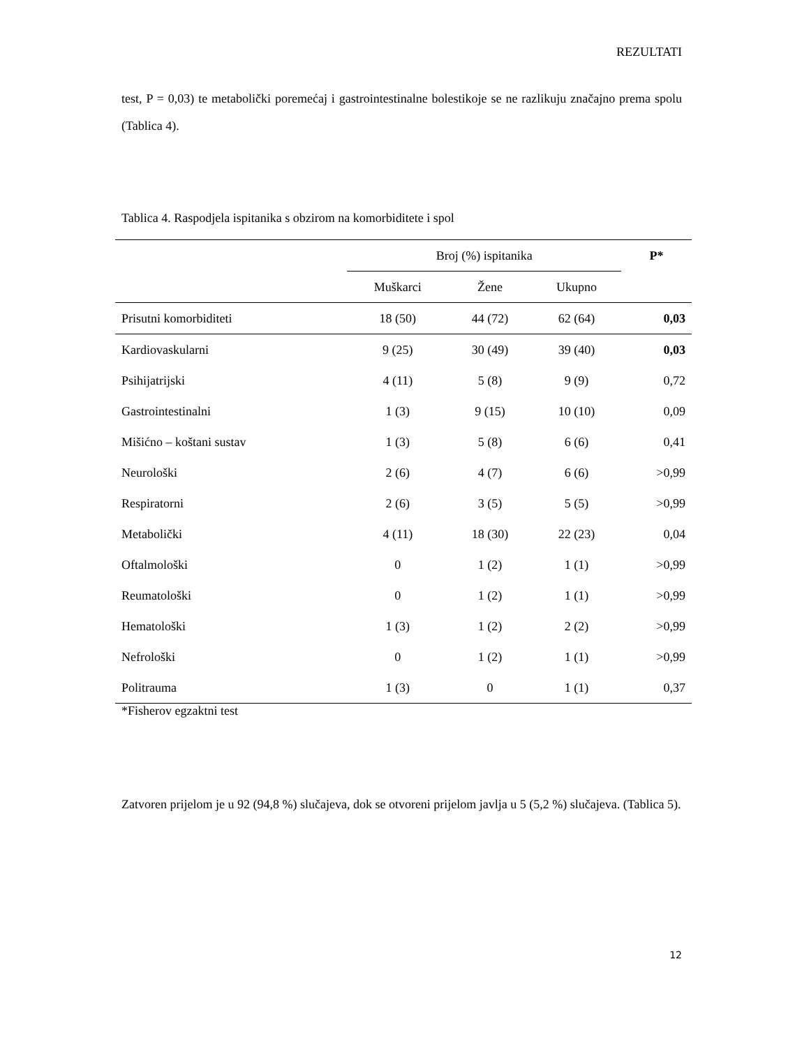REZULTATI
test, P = 0,03) te metabolički poremećaj i gastrointestinalne bolestikoje se ne razlikuju značajno prema spolu (Tablica 4).
Tablica 4. Raspodjela ispitanika s obzirom na komorbiditete i spol
| | Broj (%) ispitanika | | | P* |
| --- | --- | --- | --- | --- |
| | Muškarci | Žene | Ukupno | |
| Prisutni komorbiditeti | 18 (50) | 44 (72) | 62 (64) | 0,03 |
| Kardiovaskularni | 9 (25) | 30 (49) | 39 (40) | 0,03 |
| Psihijatrijski | 4 (11) | 5 (8) | 9 (9) | 0,72 |
| Gastrointestinalni | 1 (3) | 9 (15) | 10 (10) | 0,09 |
| Mišićno – koštani sustav | 1 (3) | 5 (8) | 6 (6) | 0,41 |
| Neurološki | 2 (6) | 4 (7) | 6 (6) | >0,99 |
| Respiratorni | 2 (6) | 3 (5) | 5 (5) | >0,99 |
| Metabolički | 4 (11) | 18 (30) | 22 (23) | 0,04 |
| Oftalmološki | 0 | 1 (2) | 1 (1) | >0,99 |
| Reumatološki | 0 | 1 (2) | 1 (1) | >0,99 |
| Hematološki | 1 (3) | 1 (2) | 2 (2) | >0,99 |
| Nefrološki | 0 | 1 (2) | 1 (1) | >0,99 |
| Politrauma | 1 (3) | 0 | 1 (1) | 0,37 |
*Fisherov egzaktni test
Zatvoren prijelom je u 92 (94,8 %) slučajeva, dok se otvoreni prijelom javlja u 5 (5,2 %) slučajeva. (Tablica 5).
12